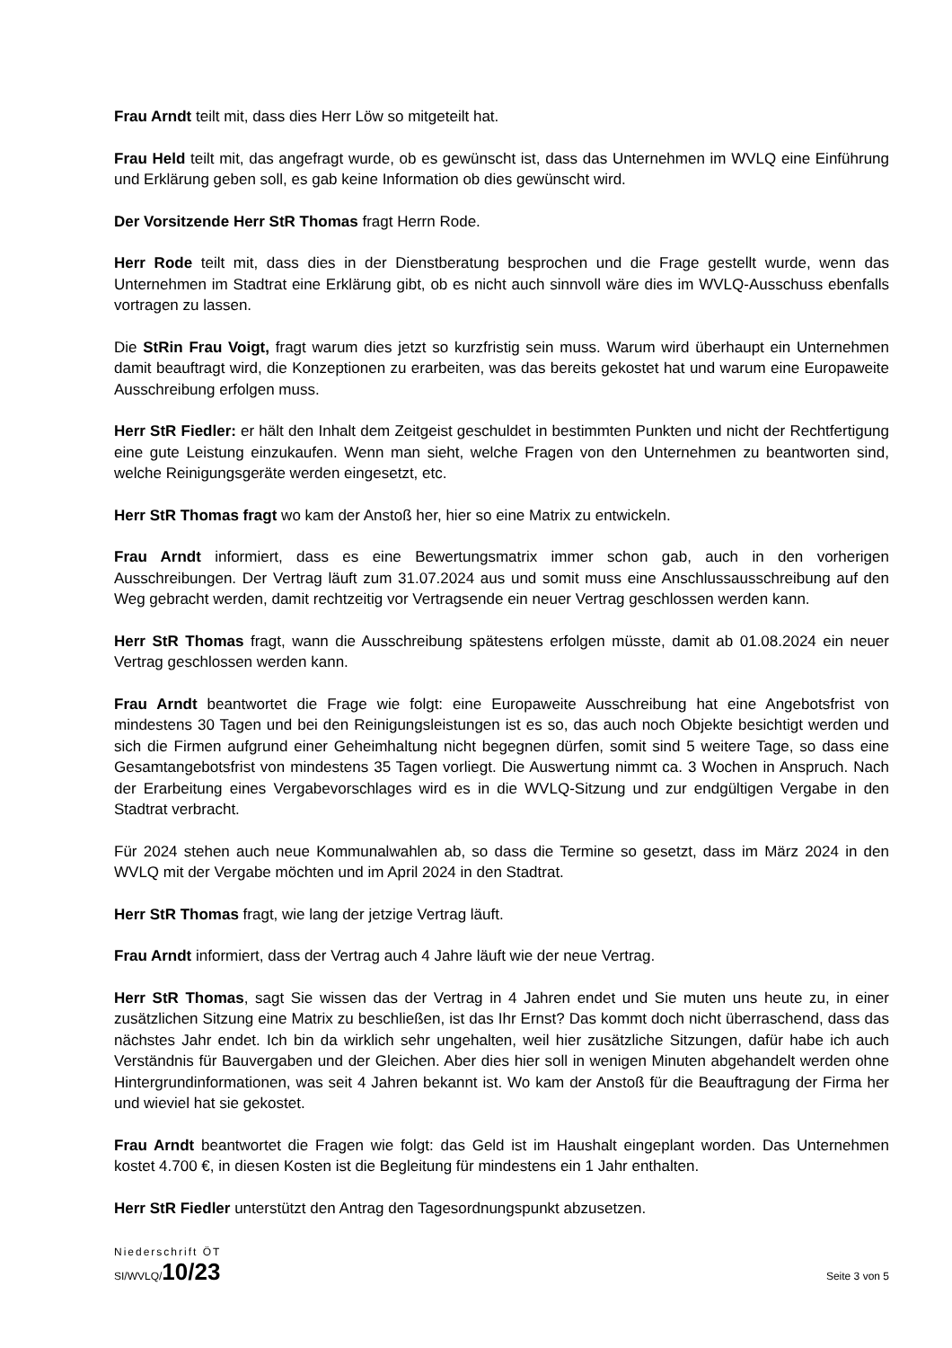Frau Arndt teilt mit, dass dies Herr Löw so mitgeteilt hat.
Frau Held teilt mit, das angefragt wurde, ob es gewünscht ist, dass das Unternehmen im WVLQ eine Einführung und Erklärung geben soll, es gab keine Information ob dies gewünscht wird.
Der Vorsitzende Herr StR Thomas fragt Herrn Rode.
Herr Rode teilt mit, dass dies in der Dienstberatung besprochen und die Frage gestellt wurde, wenn das Unternehmen im Stadtrat eine Erklärung gibt, ob es nicht auch sinnvoll wäre dies im WVLQ-Ausschuss ebenfalls vortragen zu lassen.
Die StRin Frau Voigt, fragt warum dies jetzt so kurzfristig sein muss. Warum wird überhaupt ein Unternehmen damit beauftragt wird, die Konzeptionen zu erarbeiten, was das bereits gekostet hat und warum eine Europaweite Ausschreibung erfolgen muss.
Herr StR Fiedler: er hält den Inhalt dem Zeitgeist geschuldet in bestimmten Punkten und nicht der Rechtfertigung eine gute Leistung einzukaufen. Wenn man sieht, welche Fragen von den Unternehmen zu beantworten sind, welche Reinigungsgeräte werden eingesetzt, etc.
Herr StR Thomas fragt wo kam der Anstoß her, hier so eine Matrix zu entwickeln.
Frau Arndt informiert, dass es eine Bewertungsmatrix immer schon gab, auch in den vorherigen Ausschreibungen. Der Vertrag läuft zum 31.07.2024 aus und somit muss eine Anschlussausschreibung auf den Weg gebracht werden, damit rechtzeitig vor Vertragsende ein neuer Vertrag geschlossen werden kann.
Herr StR Thomas fragt, wann die Ausschreibung spätestens erfolgen müsste, damit ab 01.08.2024 ein neuer Vertrag geschlossen werden kann.
Frau Arndt beantwortet die Frage wie folgt: eine Europaweite Ausschreibung hat eine Angebotsfrist von mindestens 30 Tagen und bei den Reinigungsleistungen ist es so, das auch noch Objekte besichtigt werden und sich die Firmen aufgrund einer Geheimhaltung nicht begegnen dürfen, somit sind 5 weitere Tage, so dass eine Gesamtangebotsfrist von mindestens 35 Tagen vorliegt. Die Auswertung nimmt ca. 3 Wochen in Anspruch. Nach der Erarbeitung eines Vergabevorschlages wird es in die WVLQ-Sitzung und zur endgültigen Vergabe in den Stadtrat verbracht.
Für 2024 stehen auch neue Kommunalwahlen ab, so dass die Termine so gesetzt, dass im März 2024 in den WVLQ mit der Vergabe möchten und im April 2024 in den Stadtrat.
Herr StR Thomas fragt, wie lang der jetzige Vertrag läuft.
Frau Arndt informiert, dass der Vertrag auch 4 Jahre läuft wie der neue Vertrag.
Herr StR Thomas, sagt Sie wissen das der Vertrag in 4 Jahren endet und Sie muten uns heute zu, in einer zusätzlichen Sitzung eine Matrix zu beschließen, ist das Ihr Ernst? Das kommt doch nicht überraschend, dass das nächstes Jahr endet. Ich bin da wirklich sehr ungehalten, weil hier zusätzliche Sitzungen, dafür habe ich auch Verständnis für Bauvergaben und der Gleichen. Aber dies hier soll in wenigen Minuten abgehandelt werden ohne Hintergrundinformationen, was seit 4 Jahren bekannt ist. Wo kam der Anstoß für die Beauftragung der Firma her und wieviel hat sie gekostet.
Frau Arndt beantwortet die Fragen wie folgt: das Geld ist im Haushalt eingeplant worden. Das Unternehmen kostet 4.700 €, in diesen Kosten ist die Begleitung für mindestens ein 1 Jahr enthalten.
Herr StR Fiedler unterstützt den Antrag den Tagesordnungspunkt abzusetzen.
Niederschrift ÖT
SI/WVLQ/10/23 Seite 3 von 5